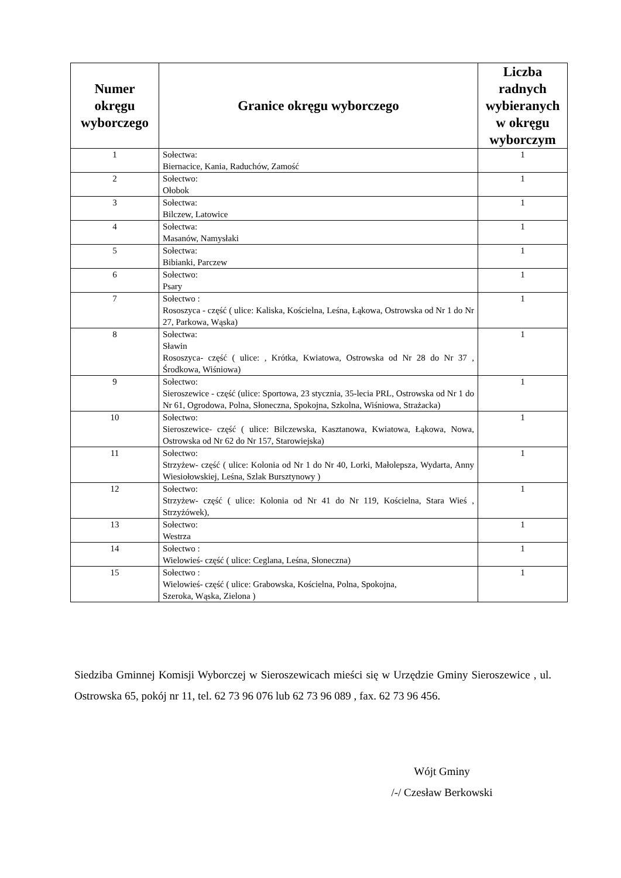| Numer okręgu wyborczego | Granice okręgu wyborczego | Liczba radnych wybieranych w okręgu wyborczym |
| --- | --- | --- |
| 1 | Sołectwa: Biernacice, Kania, Raduchów, Zamość | 1 |
| 2 | Sołectwo: Ołobok | 1 |
| 3 | Sołectwa: Bilczew, Latowice | 1 |
| 4 | Sołectwa: Masanów, Namysłaki | 1 |
| 5 | Sołectwa: Bibianki, Parczew | 1 |
| 6 | Sołectwo: Psary | 1 |
| 7 | Sołectwo : Rososzyca - część ( ulice: Kaliska, Kościelna, Leśna, Łąkowa, Ostrowska od Nr 1 do Nr 27, Parkowa, Wąska) | 1 |
| 8 | Sołectwa: Sławin Rososzyca- część ( ulice: , Krótka, Kwiatowa, Ostrowska od Nr 28 do Nr 37 , Środkowa, Wiśniowa) | 1 |
| 9 | Sołectwo: Sieroszewice - część (ulice: Sportowa, 23 stycznia, 35-lecia PRL, Ostrowska od Nr 1 do Nr 61, Ogrodowa, Polna, Słoneczna, Spokojna, Szkolna, Wiśniowa, Strażacka) | 1 |
| 10 | Sołectwo: Sieroszewice- część ( ulice: Bilczewska, Kasztanowa, Kwiatowa, Łąkowa, Nowa, Ostrowska od Nr 62 do Nr 157, Starowiejska) | 1 |
| 11 | Sołectwo: Strzyżew- część ( ulice: Kolonia od Nr 1 do Nr 40, Lorki, Małolepsza, Wydarta, Anny Wiesiołowskiej, Leśna, Szlak Bursztynowy ) | 1 |
| 12 | Sołectwo: Strzyżew- część ( ulice: Kolonia od Nr 41 do Nr 119, Kościelna, Stara Wieś , Strzyżówek), | 1 |
| 13 | Sołectwo: Westrza | 1 |
| 14 | Sołectwo : Wielowieś- część ( ulice: Ceglana, Leśna, Słoneczna) | 1 |
| 15 | Sołectwo : Wielowieś- część ( ulice: Grabowska, Kościelna, Polna, Spokojna, Szeroka, Wąska, Zielona ) | 1 |
Siedziba Gminnej Komisji Wyborczej w Sieroszewicach mieści się w Urzędzie Gminy Sieroszewice , ul. Ostrowska 65, pokój nr 11, tel. 62 73 96 076 lub 62 73 96 089 , fax. 62 73 96 456.
Wójt Gminy
/-/ Czesław Berkowski